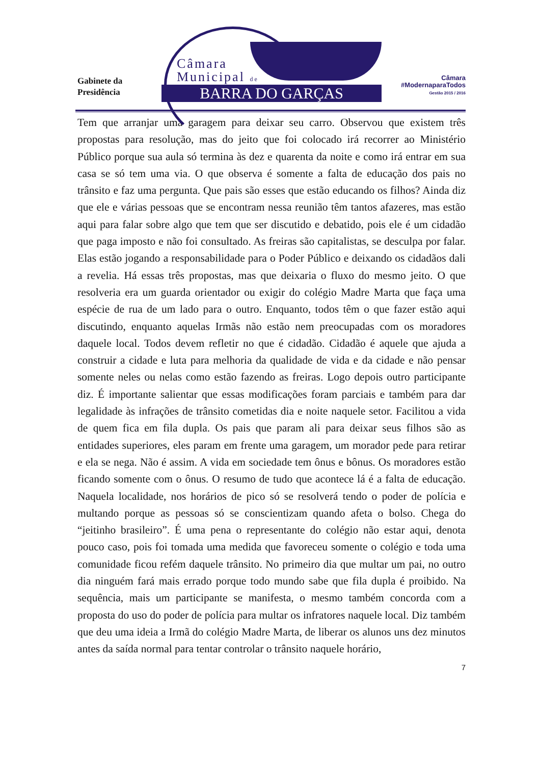Gabinete da
Presidência
Câmara
Municipal de
BARRA DO GARÇAS
Câmara
#ModernaparaTodos
Gestão 2015 / 2016
Tem que arranjar uma garagem para deixar seu carro. Observou que existem três propostas para resolução, mas do jeito que foi colocado irá recorrer ao Ministério Público porque sua aula só termina às dez e quarenta da noite e como irá entrar em sua casa se só tem uma via. O que observa é somente a falta de educação dos pais no trânsito e faz uma pergunta. Que pais são esses que estão educando os filhos? Ainda diz que ele e várias pessoas que se encontram nessa reunião têm tantos afazeres, mas estão aqui para falar sobre algo que tem que ser discutido e debatido, pois ele é um cidadão que paga imposto e não foi consultado. As freiras são capitalistas, se desculpa por falar. Elas estão jogando a responsabilidade para o Poder Público e deixando os cidadãos dali a revelia. Há essas três propostas, mas que deixaria o fluxo do mesmo jeito. O que resolveria era um guarda orientador ou exigir do colégio Madre Marta que faça uma espécie de rua de um lado para o outro. Enquanto, todos têm o que fazer estão aqui discutindo, enquanto aquelas Irmãs não estão nem preocupadas com os moradores daquele local. Todos devem refletir no que é cidadão. Cidadão é aquele que ajuda a construir a cidade e luta para melhoria da qualidade de vida e da cidade e não pensar somente neles ou nelas como estão fazendo as freiras. Logo depois outro participante diz. É importante salientar que essas modificações foram parciais e também para dar legalidade às infrações de trânsito cometidas dia e noite naquele setor. Facilitou a vida de quem fica em fila dupla. Os pais que param ali para deixar seus filhos são as entidades superiores, eles param em frente uma garagem, um morador pede para retirar e ela se nega. Não é assim. A vida em sociedade tem ônus e bônus. Os moradores estão ficando somente com o ônus. O resumo de tudo que acontece lá é a falta de educação. Naquela localidade, nos horários de pico só se resolverá tendo o poder de polícia e multando porque as pessoas só se conscientizam quando afeta o bolso. Chega do “jeitinho brasileiro”. É uma pena o representante do colégio não estar aqui, denota pouco caso, pois foi tomada uma medida que favoreceu somente o colégio e toda uma comunidade ficou refém daquele trânsito. No primeiro dia que multar um pai, no outro dia ninguém fará mais errado porque todo mundo sabe que fila dupla é proibido. Na sequência, mais um participante se manifesta, o mesmo também concorda com a proposta do uso do poder de polícia para multar os infratores naquele local. Diz também que deu uma ideia a Irmã do colégio Madre Marta, de liberar os alunos uns dez minutos antes da saída normal para tentar controlar o trânsito naquele horário,
7